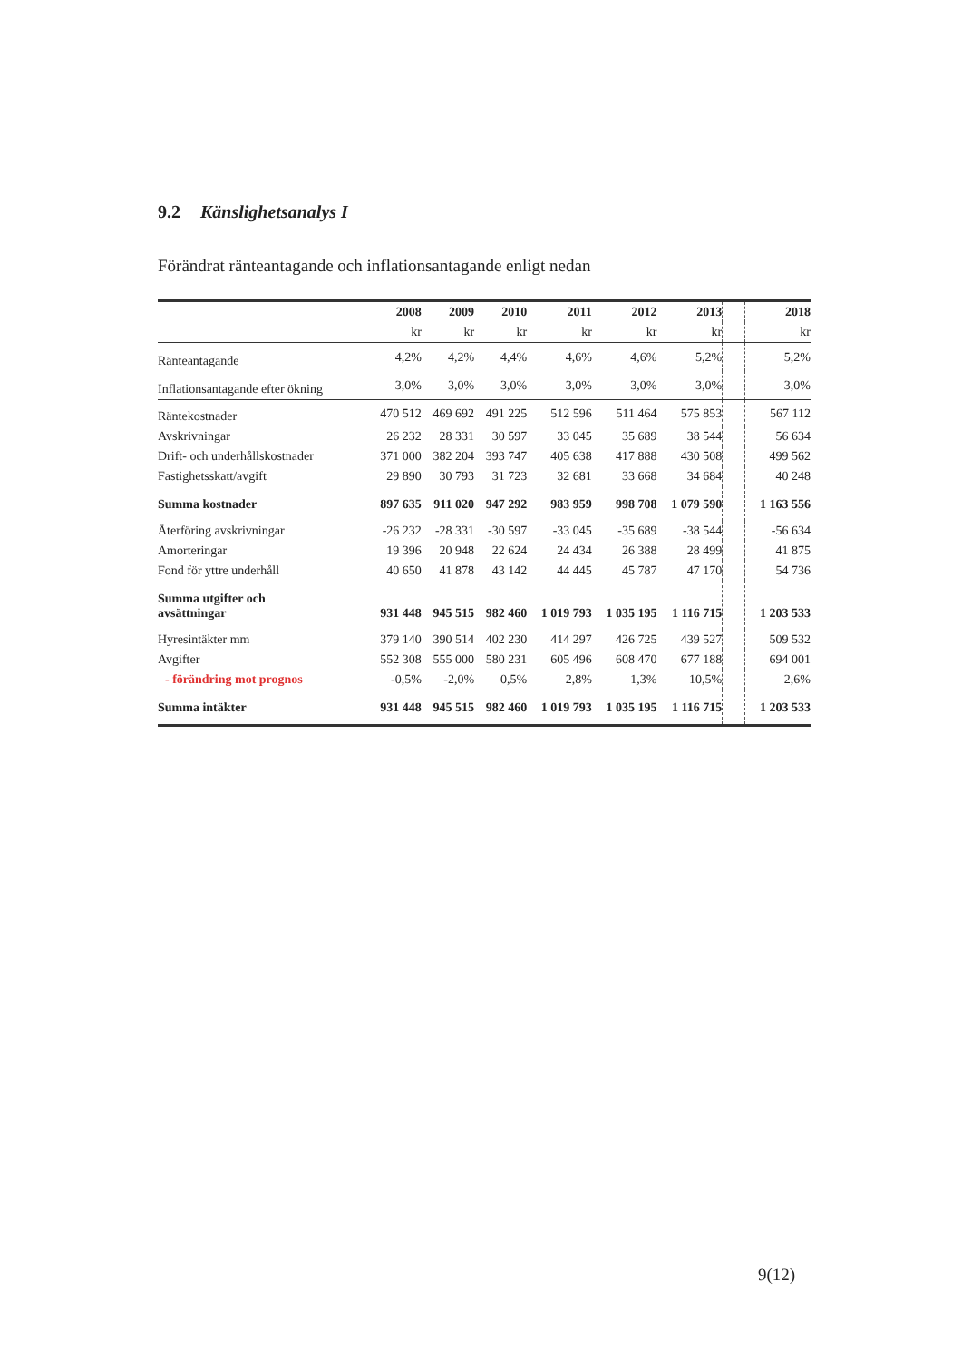9.2 Känslighetsanalys I
Förändrat ränteantagande och inflationsantagande enligt nedan
| | 2008 | 2009 | 2010 | 2011 | 2012 | 2013 | | 2018 |
| --- | --- | --- | --- | --- | --- | --- | --- | --- |
| | kr | kr | kr | kr | kr | kr | | kr |
| Ränteantagande | 4,2% | 4,2% | 4,4% | 4,6% | 4,6% | 5,2% | | 5,2% |
| Inflationsantagande efter ökning | 3,0% | 3,0% | 3,0% | 3,0% | 3,0% | 3,0% | | 3,0% |
| Räntekostnader | 470 512 | 469 692 | 491 225 | 512 596 | 511 464 | 575 853 | | 567 112 |
| Avskrivningar | 26 232 | 28 331 | 30 597 | 33 045 | 35 689 | 38 544 | | 56 634 |
| Drift- och underhållskostnader | 371 000 | 382 204 | 393 747 | 405 638 | 417 888 | 430 508 | | 499 562 |
| Fastighetsskatt/avgift | 29 890 | 30 793 | 31 723 | 32 681 | 33 668 | 34 684 | | 40 248 |
| Summa kostnader | 897 635 | 911 020 | 947 292 | 983 959 | 998 708 | 1 079 590 | | 1 163 556 |
| Återföring avskrivningar | -26 232 | -28 331 | -30 597 | -33 045 | -35 689 | -38 544 | | -56 634 |
| Amorteringar | 19 396 | 20 948 | 22 624 | 24 434 | 26 388 | 28 499 | | 41 875 |
| Fond för yttre underhåll | 40 650 | 41 878 | 43 142 | 44 445 | 45 787 | 47 170 | | 54 736 |
| Summa utgifter och avsättningar | 931 448 | 945 515 | 982 460 | 1 019 793 | 1 035 195 | 1 116 715 | | 1 203 533 |
| Hyresintäkter mm | 379 140 | 390 514 | 402 230 | 414 297 | 426 725 | 439 527 | | 509 532 |
| Avgifter | 552 308 | 555 000 | 580 231 | 605 496 | 608 470 | 677 188 | | 694 001 |
| - förändring mot prognos | -0,5% | -2,0% | 0,5% | 2,8% | 1,3% | 10,5% | | 2,6% |
| Summa intäkter | 931 448 | 945 515 | 982 460 | 1 019 793 | 1 035 195 | 1 116 715 | | 1 203 533 |
9(12)